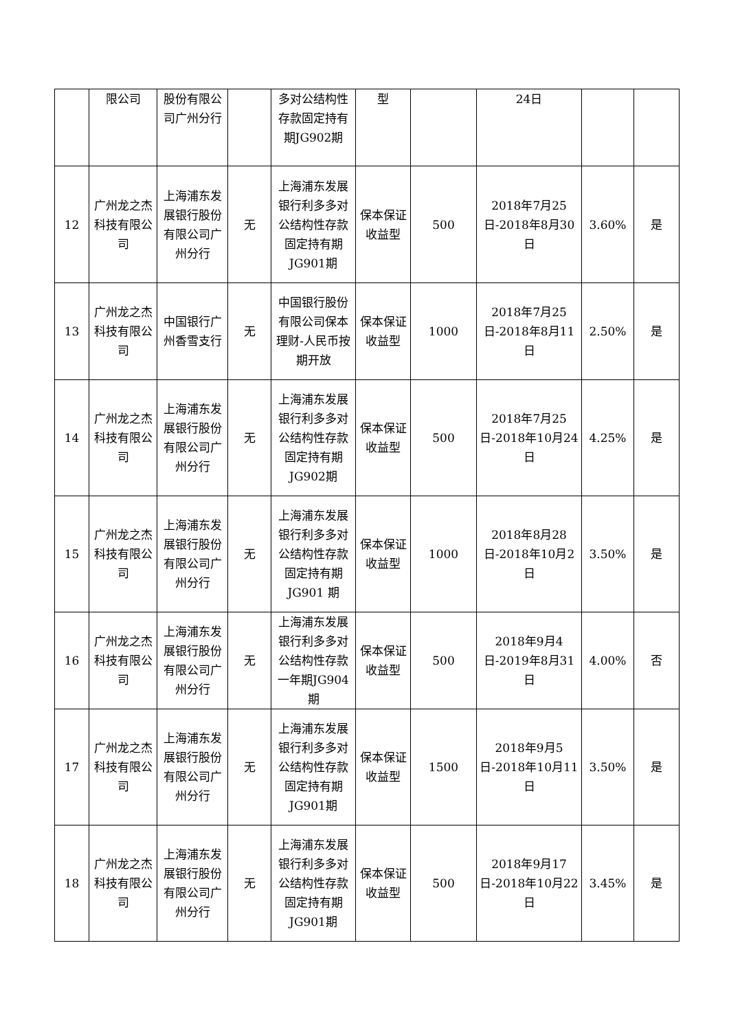| | 限公司 | 股份有限公司广州分行 | | 多对公结构性存款固定持有期JG902期 | 型 | | 24日 | | |
| 12 | 广州龙之杰科技有限公司 | 上海浦东发展银行股份有限公司广州分行 | 无 | 上海浦东发展银行利多多对公结构性存款固定持有期JG901期 | 保本保证收益型 | 500 | 2018年7月25日-2018年8月30日 | 3.60% | 是 |
| 13 | 广州龙之杰科技有限公司 | 中国银行广州香雪支行 | 无 | 中国银行股份有限公司保本 理财-人民币按期开放 | 保本保证收益型 | 1000 | 2018年7月25日-2018年8月11日 | 2.50% | 是 |
| 14 | 广州龙之杰科技有限公司 | 上海浦东发展银行股份有限公司广州分行 | 无 | 上海浦东发展银行利多多对公结构性存款固定持有期JG902期 | 保本保证收益型 | 500 | 2018年7月25日-2018年10月24日 | 4.25% | 是 |
| 15 | 广州龙之杰科技有限公司 | 上海浦东发展银行股份有限公司广州分行 | 无 | 上海浦东发展银行利多多对公结构性存款固定持有期JG901 期 | 保本保证收益型 | 1000 | 2018年8月28日-2018年10月2日 | 3.50% | 是 |
| 16 | 广州龙之杰科技有限公司 | 上海浦东发展银行股份有限公司广州分行 | 无 | 上海浦东发展银行利多多对公结构性存款一年期JG904期 | 保本保证收益型 | 500 | 2018年9月4日-2019年8月31日 | 4.00% | 否 |
| 17 | 广州龙之杰科技有限公司 | 上海浦东发展银行股份有限公司广州分行 | 无 | 上海浦东发展银行利多多对公结构性存款固定持有期JG901期 | 保本保证收益型 | 1500 | 2018年9月5日-2018年10月11日 | 3.50% | 是 |
| 18 | 广州龙之杰科技有限公司 | 上海浦东发展银行股份有限公司广州分行 | 无 | 上海浦东发展银行利多多对公结构性存款固定持有期JG901期 | 保本保证收益型 | 500 | 2018年9月17日-2018年10月22日 | 3.45% | 是 |